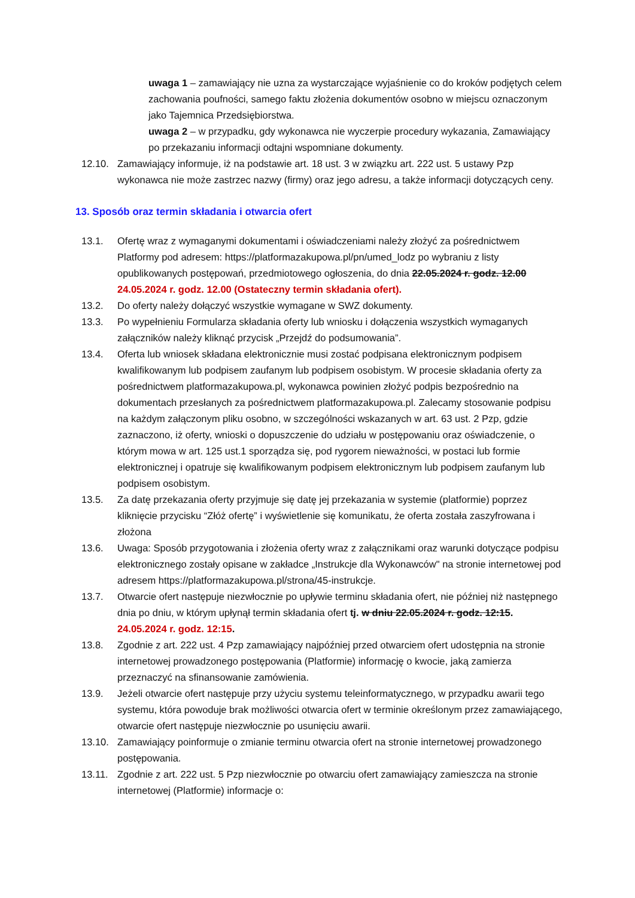uwaga 1 – zamawiający nie uzna za wystarczające wyjaśnienie co do kroków podjętych celem zachowania poufności, samego faktu złożenia dokumentów osobno w miejscu oznaczonym jako Tajemnica Przedsiębiorstwa.
uwaga 2 – w przypadku, gdy wykonawca nie wyczerpie procedury wykazania, Zamawiający po przekazaniu informacji odtajni wspomniane dokumenty.
12.10. Zamawiający informuje, iż na podstawie art. 18 ust. 3 w związku art. 222 ust. 5 ustawy Pzp wykonawca nie może zastrzec nazwy (firmy) oraz jego adresu, a także informacji dotyczących ceny.
13. Sposób oraz termin składania i otwarcia ofert
13.1. Ofertę wraz z wymaganymi dokumentami i oświadczeniami należy złożyć za pośrednictwem Platformy pod adresem: https://platformazakupowa.pl/pn/umed_lodz po wybraniu z listy opublikowanych postępowań, przedmiotowego ogłoszenia, do dnia 22.05.2024 r. godz. 12.00 24.05.2024 r. godz. 12.00 (Ostateczny termin składania ofert).
13.2. Do oferty należy dołączyć wszystkie wymagane w SWZ dokumenty.
13.3. Po wypełnieniu Formularza składania oferty lub wniosku i dołączenia wszystkich wymaganych załączników należy kliknąć przycisk „Przejdź do podsumowania”.
13.4. Oferta lub wniosek składana elektronicznie musi zostać podpisana elektronicznym podpisem kwalifikowanym lub podpisem zaufanym lub podpisem osobistym. W procesie składania oferty za pośrednictwem platformazakupowa.pl, wykonawca powinien złożyć podpis bezpośrednio na dokumentach przesłanych za pośrednictwem platformazakupowa.pl. Zalecamy stosowanie podpisu na każdym załączonym pliku osobno, w szczególności wskazanych w art. 63 ust. 2 Pzp, gdzie zaznaczono, iż oferty, wnioski o dopuszczenie do udziału w postępowaniu oraz oświadczenie, o którym mowa w art. 125 ust.1 sporządza się, pod rygorem nieważności, w postaci lub formie elektronicznej i opatruje się kwalifikowanym podpisem elektronicznym lub podpisem zaufanym lub podpisem osobistym.
13.5. Za datę przekazania oferty przyjmuje się datę jej przekazania w systemie (platformie) poprzez kliknięcie przycisku “Złóż ofertę” i wyświetlenie się komunikatu, że oferta została zaszyfrowana i złożona
13.6. Uwaga: Sposób przygotowania i złożenia oferty wraz z załącznikami oraz warunki dotyczące podpisu elektronicznego zostały opisane w zakładce „Instrukcje dla Wykonawców" na stronie internetowej pod adresem https://platformazakupowa.pl/strona/45-instrukcje.
13.7. Otwarcie ofert następuje niezwłocznie po upływie terminu składania ofert, nie później niż następnego dnia po dniu, w którym upłynął termin składania ofert tj. w dniu 22.05.2024 r. godz. 12:15. 24.05.2024 r. godz. 12:15.
13.8. Zgodnie z art. 222 ust. 4 Pzp zamawiający najpóźniej przed otwarciem ofert udostępnia na stronie internetowej prowadzonego postępowania (Platformie) informację o kwocie, jaką zamierza przeznaczyć na sfinansowanie zamówienia.
13.9. Jeżeli otwarcie ofert następuje przy użyciu systemu teleinformatycznego, w przypadku awarii tego systemu, która powoduje brak możliwości otwarcia ofert w terminie określonym przez zamawiającego, otwarcie ofert następuje niezwłocznie po usunięciu awarii.
13.10. Zamawiający poinformuje o zmianie terminu otwarcia ofert na stronie internetowej prowadzonego postępowania.
13.11. Zgodnie z art. 222 ust. 5 Pzp niezwłocznie po otwarciu ofert zamawiający zamieszcza na stronie internetowej (Platformie) informacje o: